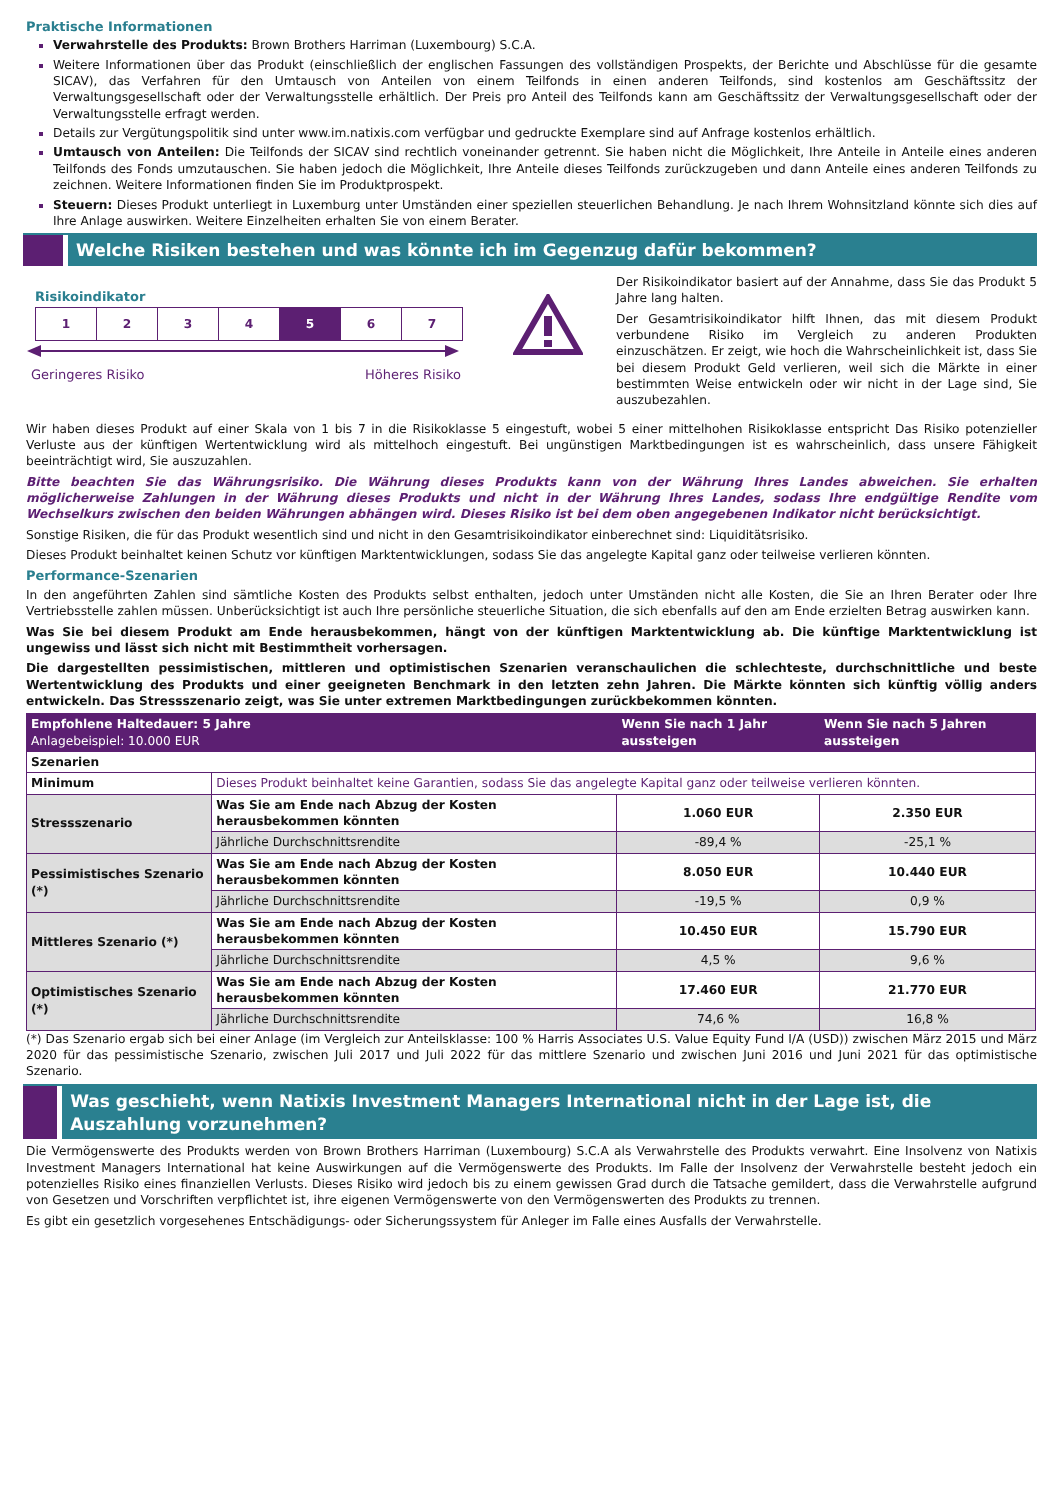Praktische Informationen
Verwahrstelle des Produkts: Brown Brothers Harriman (Luxembourg) S.C.A.
Weitere Informationen über das Produkt (einschließlich der englischen Fassungen des vollständigen Prospekts, der Berichte und Abschlüsse für die gesamte SICAV), das Verfahren für den Umtausch von Anteilen von einem Teilfonds in einen anderen Teilfonds, sind kostenlos am Geschäftssitz der Verwaltungsgesellschaft oder der Verwaltungsstelle erhältlich. Der Preis pro Anteil des Teilfonds kann am Geschäftssitz der Verwaltungsgesellschaft oder der Verwaltungsstelle erfragt werden.
Details zur Vergütungspolitik sind unter www.im.natixis.com verfügbar und gedruckte Exemplare sind auf Anfrage kostenlos erhältlich.
Umtausch von Anteilen: Die Teilfonds der SICAV sind rechtlich voneinander getrennt. Sie haben nicht die Möglichkeit, Ihre Anteile in Anteile eines anderen Teilfonds des Fonds umzutauschen. Sie haben jedoch die Möglichkeit, Ihre Anteile dieses Teilfonds zurückzugeben und dann Anteile eines anderen Teilfonds zu zeichnen. Weitere Informationen finden Sie im Produktprospekt.
Steuern: Dieses Produkt unterliegt in Luxemburg unter Umständen einer speziellen steuerlichen Behandlung. Je nach Ihrem Wohnsitzland könnte sich dies auf Ihre Anlage auswirken. Weitere Einzelheiten erhalten Sie von einem Berater.
Welche Risiken bestehen und was könnte ich im Gegenzug dafür bekommen?
Risikoindikator
| 1 | 2 | 3 | 4 | 5 | 6 | 7 |
Geringeres Risiko Höheres Risiko
Der Risikoindikator basiert auf der Annahme, dass Sie das Produkt 5 Jahre lang halten.
Der Gesamtrisikoindikator hilft Ihnen, das mit diesem Produkt verbundene Risiko im Vergleich zu anderen Produkten einzuschätzen. Er zeigt, wie hoch die Wahrscheinlichkeit ist, dass Sie bei diesem Produkt Geld verlieren, weil sich die Märkte in einer bestimmten Weise entwickeln oder wir nicht in der Lage sind, Sie auszubezahlen.
Wir haben dieses Produkt auf einer Skala von 1 bis 7 in die Risikoklasse 5 eingestuft, wobei 5 einer mittelhohen Risikoklasse entspricht Das Risiko potenzieller Verluste aus der künftigen Wertentwicklung wird als mittelhoch eingestuft. Bei ungünstigen Marktbedingungen ist es wahrscheinlich, dass unsere Fähigkeit beeinträchtigt wird, Sie auszuzahlen.
Bitte beachten Sie das Währungsrisiko. Die Währung dieses Produkts kann von der Währung Ihres Landes abweichen. Sie erhalten möglicherweise Zahlungen in der Währung dieses Produkts und nicht in der Währung Ihres Landes, sodass Ihre endgültige Rendite vom Wechselkurs zwischen den beiden Währungen abhängen wird. Dieses Risiko ist bei dem oben angegebenen Indikator nicht berücksichtigt.
Sonstige Risiken, die für das Produkt wesentlich sind und nicht in den Gesamtrisikoindikator einberechnet sind: Liquiditätsrisiko.
Dieses Produkt beinhaltet keinen Schutz vor künftigen Marktentwicklungen, sodass Sie das angelegte Kapital ganz oder teilweise verlieren könnten.
Performance-Szenarien
In den angeführten Zahlen sind sämtliche Kosten des Produkts selbst enthalten, jedoch unter Umständen nicht alle Kosten, die Sie an Ihren Berater oder Ihre Vertriebsstelle zahlen müssen. Unberücksichtigt ist auch Ihre persönliche steuerliche Situation, die sich ebenfalls auf den am Ende erzielten Betrag auswirken kann.
Was Sie bei diesem Produkt am Ende herausbekommen, hängt von der künftigen Marktentwicklung ab. Die künftige Marktentwicklung ist ungewiss und lässt sich nicht mit Bestimmtheit vorhersagen.
Die dargestellten pessimistischen, mittleren und optimistischen Szenarien veranschaulichen die schlechteste, durchschnittliche und beste Wertentwicklung des Produkts und einer geeigneten Benchmark in den letzten zehn Jahren. Die Märkte könnten sich künftig völlig anders entwickeln. Das Stressszenario zeigt, was Sie unter extremen Marktbedingungen zurückbekommen könnten.
| Empfohlene Haltedauer: 5 Jahre Anlagebeispiel: 10.000 EUR | | Wenn Sie nach 1 Jahr aussteigen | Wenn Sie nach 5 Jahren aussteigen |
| --- | --- | --- | --- |
| Szenarien | | | |
| Minimum | Dieses Produkt beinhaltet keine Garantien, sodass Sie das angelegte Kapital ganz oder teilweise verlieren könnten. | | |
| Stressszenario | Was Sie am Ende nach Abzug der Kosten herausbekommen könnten | 1.060 EUR | 2.350 EUR |
| | Jährliche Durchschnittsrendite | -89,4 % | -25,1 % |
| Pessimistisches Szenario (*) | Was Sie am Ende nach Abzug der Kosten herausbekommen könnten | 8.050 EUR | 10.440 EUR |
| | Jährliche Durchschnittsrendite | -19,5 % | 0,9 % |
| Mittleres Szenario (*) | Was Sie am Ende nach Abzug der Kosten herausbekommen könnten | 10.450 EUR | 15.790 EUR |
| | Jährliche Durchschnittsrendite | 4,5 % | 9,6 % |
| Optimistisches Szenario (*) | Was Sie am Ende nach Abzug der Kosten herausbekommen könnten | 17.460 EUR | 21.770 EUR |
| | Jährliche Durchschnittsrendite | 74,6 % | 16,8 % |
(*) Das Szenario ergab sich bei einer Anlage (im Vergleich zur Anteilsklasse: 100 % Harris Associates U.S. Value Equity Fund I/A (USD)) zwischen März 2015 und März 2020 für das pessimistische Szenario, zwischen Juli 2017 und Juli 2022 für das mittlere Szenario und zwischen Juni 2016 und Juni 2021 für das optimistische Szenario.
Was geschieht, wenn Natixis Investment Managers International nicht in der Lage ist, die Auszahlung vorzunehmen?
Die Vermögenswerte des Produkts werden von Brown Brothers Harriman (Luxembourg) S.C.A als Verwahrstelle des Produkts verwahrt. Eine Insolvenz von Natixis Investment Managers International hat keine Auswirkungen auf die Vermögenswerte des Produkts. Im Falle der Insolvenz der Verwahrstelle besteht jedoch ein potenzielles Risiko eines finanziellen Verlusts. Dieses Risiko wird jedoch bis zu einem gewissen Grad durch die Tatsache gemildert, dass die Verwahrstelle aufgrund von Gesetzen und Vorschriften verpflichtet ist, ihre eigenen Vermögenswerte von den Vermögenswerten des Produkts zu trennen.
Es gibt ein gesetzlich vorgesehenes Entschädigungs- oder Sicherungssystem für Anleger im Falle eines Ausfalls der Verwahrstelle.